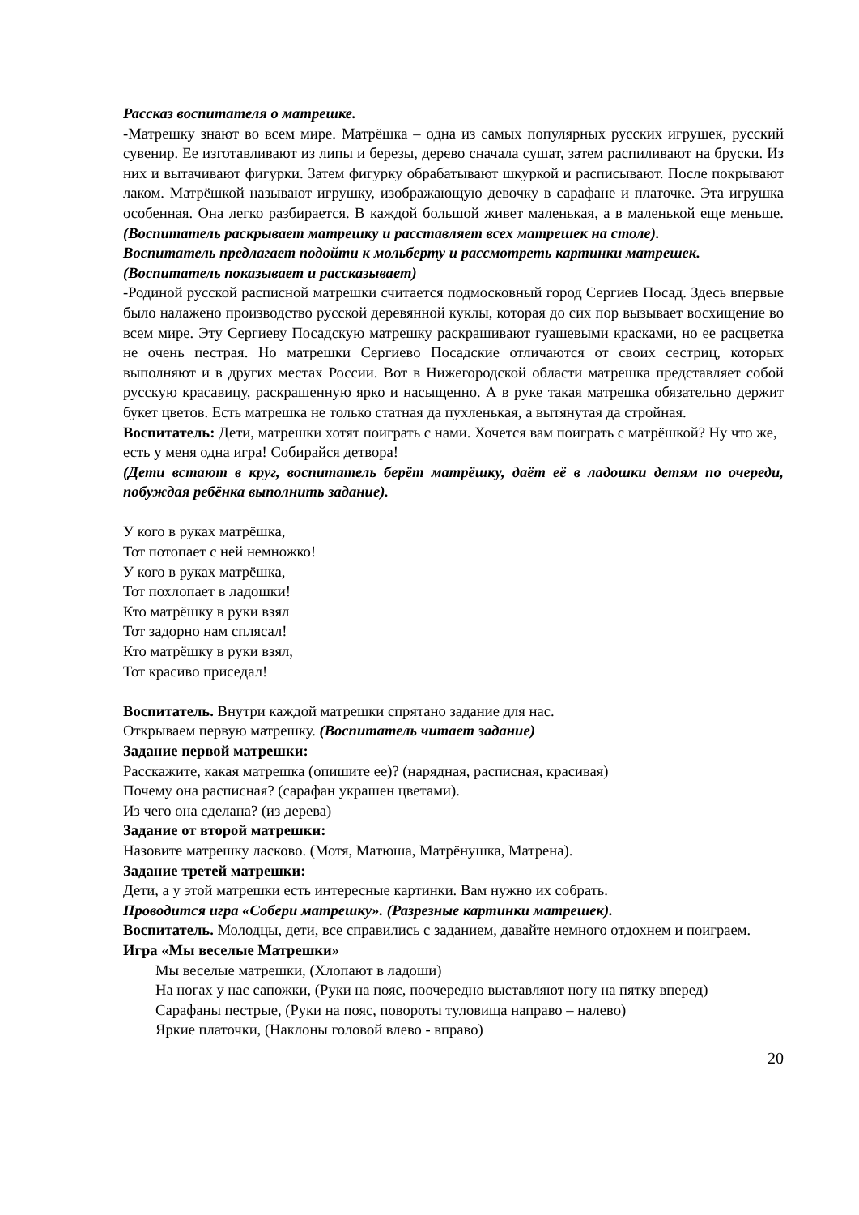Рассказ воспитателя о матрешке.
-Матрешку знают во всем мире. Матрёшка – одна из самых популярных русских игрушек, русский сувенир. Ее изготавливают из липы и березы, дерево сначала сушат, затем распиливают на бруски. Из них и вытачивают фигурки. Затем фигурку обрабатывают шкуркой и расписывают. После покрывают лаком. Матрёшкой называют игрушку, изображающую девочку в сарафане и платочке. Эта игрушка особенная. Она легко разбирается. В каждой большой живет маленькая, а в маленькой еще меньше. (Воспитатель раскрывает матрешку и расставляет всех матрешек на столе).
Воспитатель предлагает подойти к мольберту и рассмотреть картинки матрешек. (Воспитатель показывает и рассказывает)
-Родиной русской расписной матрешки считается подмосковный город Сергиев Посад. Здесь впервые было налажено производство русской деревянной куклы, которая до сих пор вызывает восхищение во всем мире. Эту Сергиеву Посадскую матрешку раскрашивают гуашевыми красками, но ее расцветка не очень пестрая. Но матрешки Сергиево Посадские отличаются от своих сестриц, которых выполняют и в других местах России. Вот в Нижегородской области матрешка представляет собой русскую красавицу, раскрашенную ярко и насыщенно. А в руке такая матрешка обязательно держит букет цветов. Есть матрешка не только статная да пухленькая, а вытянутая да стройная.
Воспитатель: Дети, матрешки хотят поиграть с нами. Хочется вам поиграть с матрёшкой? Ну что же, есть у меня одна игра! Собирайся детвора!
(Дети встают в круг, воспитатель берёт матрёшку, даёт её в ладошки детям по очереди, побуждая ребёнка выполнить задание).
У кого в руках матрёшка,
Тот потопает с ней немножко!
У кого в руках матрёшка,
Тот похлопает в ладошки!
Кто матрёшку в руки взял
Тот задорно нам сплясал!
Кто матрёшку в руки взял,
Тот красиво приседал!
Воспитатель. Внутри каждой матрешки спрятано задание для нас.
Открываем первую матрешку. (Воспитатель читает задание)
Задание первой матрешки:
Расскажите, какая матрешка (опишите ее)? (нарядная, расписная, красивая)
Почему она расписная? (сарафан украшен цветами).
Из чего она сделана? (из дерева)
Задание от второй матрешки:
Назовите матрешку ласково. (Мотя, Матюша, Матрёнушка, Матрена).
Задание третей матрешки:
Дети, а у этой матрешки есть интересные картинки. Вам нужно их собрать.
Проводится игра «Собери матрешку». (Разрезные картинки матрешек).
Воспитатель. Молодцы, дети, все справились с заданием, давайте немного отдохнем и поиграем.
Игра «Мы веселые Матрешки»
Мы веселые матрешки, (Хлопают в ладоши)
На ногах у нас сапожки, (Руки на пояс, поочередно выставляют ногу на пятку вперед)
Сарафаны пестрые, (Руки на пояс, повороты туловища направо – налево)
Яркие платочки, (Наклоны головой влево - вправо)
20